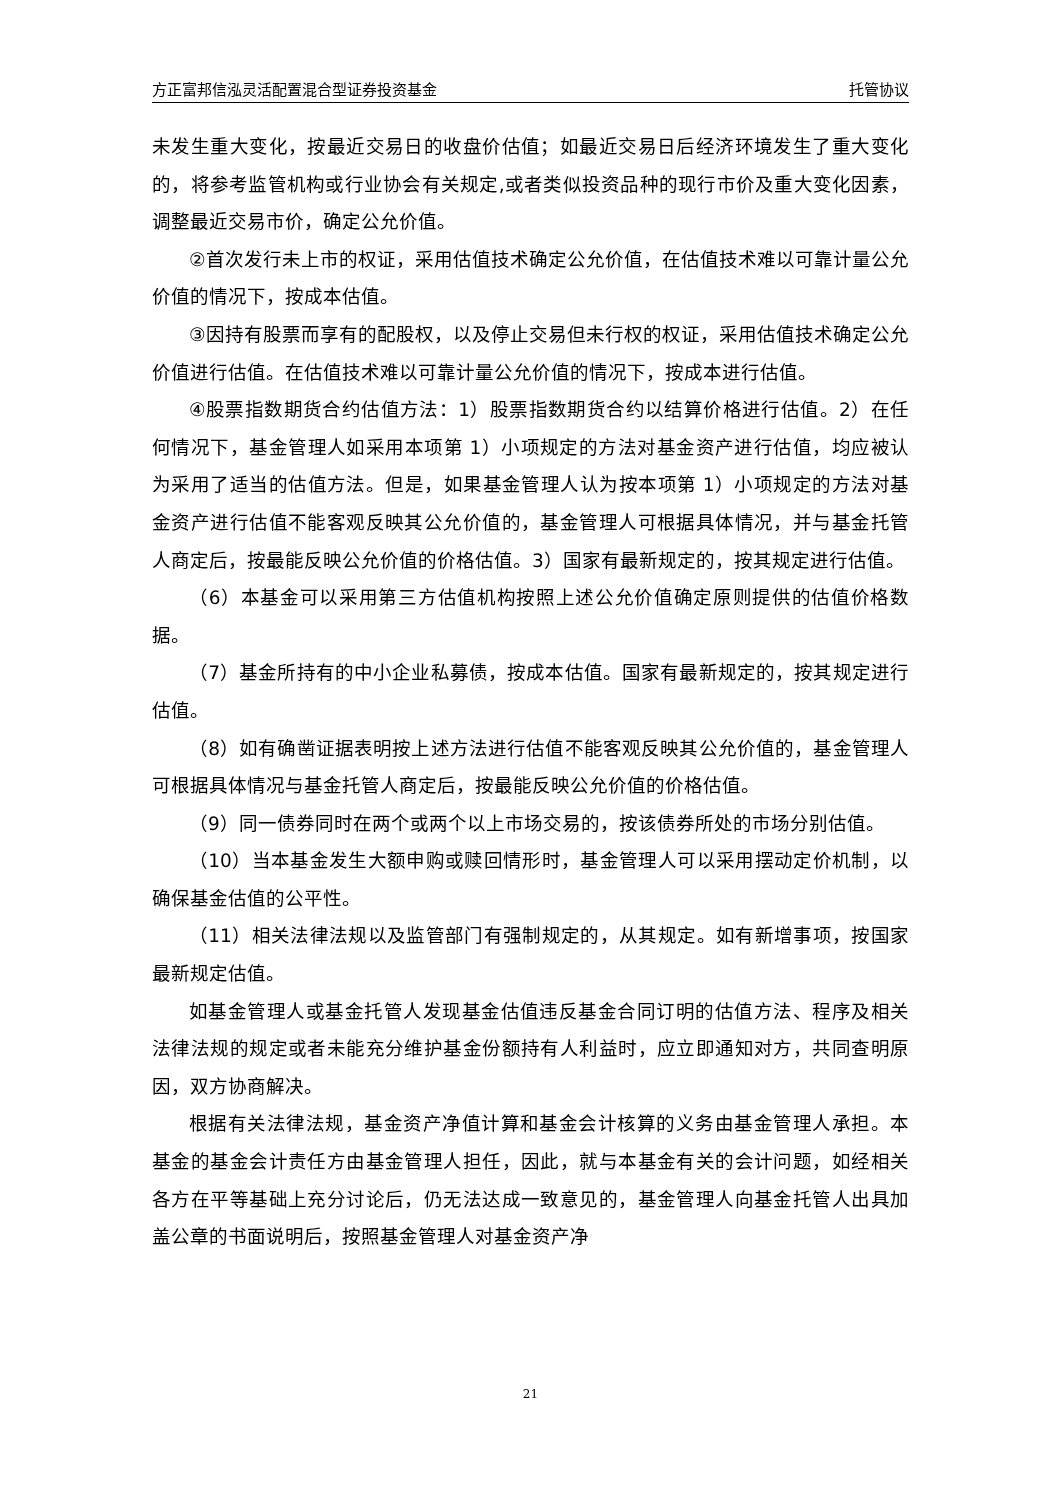方正富邦信泓灵活配置混合型证券投资基金 托管协议
未发生重大变化，按最近交易日的收盘价估值；如最近交易日后经济环境发生了重大变化的，将参考监管机构或行业协会有关规定,或者类似投资品种的现行市价及重大变化因素，调整最近交易市价，确定公允价值。
②首次发行未上市的权证，采用估值技术确定公允价值，在估值技术难以可靠计量公允价值的情况下，按成本估值。
③因持有股票而享有的配股权，以及停止交易但未行权的权证，采用估值技术确定公允价值进行估值。在估值技术难以可靠计量公允价值的情况下，按成本进行估值。
④股票指数期货合约估值方法：1）股票指数期货合约以结算价格进行估值。2）在任何情况下，基金管理人如采用本项第 1）小项规定的方法对基金资产进行估值，均应被认为采用了适当的估值方法。但是，如果基金管理人认为按本项第 1）小项规定的方法对基金资产进行估值不能客观反映其公允价值的，基金管理人可根据具体情况，并与基金托管人商定后，按最能反映公允价值的价格估值。3）国家有最新规定的，按其规定进行估值。
（6）本基金可以采用第三方估值机构按照上述公允价值确定原则提供的估值价格数据。
（7）基金所持有的中小企业私募债，按成本估值。国家有最新规定的，按其规定进行估值。
（8）如有确凿证据表明按上述方法进行估值不能客观反映其公允价值的，基金管理人可根据具体情况与基金托管人商定后，按最能反映公允价值的价格估值。
（9）同一债券同时在两个或两个以上市场交易的，按该债券所处的市场分别估值。
（10）当本基金发生大额申购或赎回情形时，基金管理人可以采用摆动定价机制，以确保基金估值的公平性。
（11）相关法律法规以及监管部门有强制规定的，从其规定。如有新增事项，按国家最新规定估值。
如基金管理人或基金托管人发现基金估值违反基金合同订明的估值方法、程序及相关法律法规的规定或者未能充分维护基金份额持有人利益时，应立即通知对方，共同查明原因，双方协商解决。
根据有关法律法规，基金资产净值计算和基金会计核算的义务由基金管理人承担。本基金的基金会计责任方由基金管理人担任，因此，就与本基金有关的会计问题，如经相关各方在平等基础上充分讨论后，仍无法达成一致意见的，基金管理人向基金托管人出具加盖公章的书面说明后，按照基金管理人对基金资产净
21